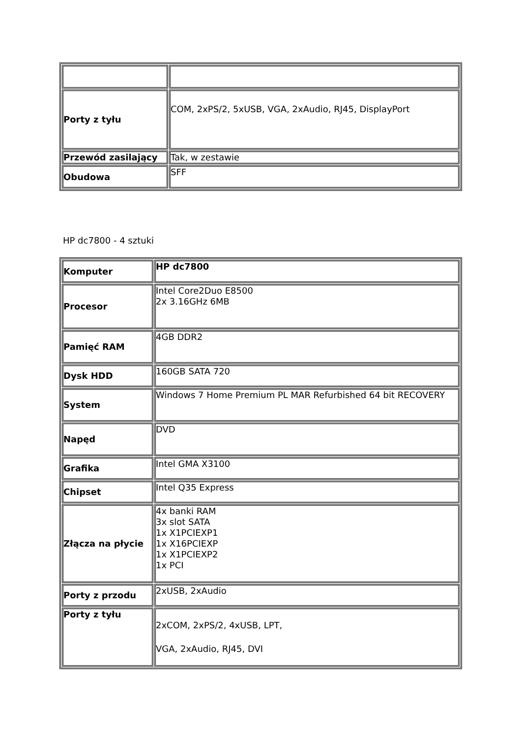| Porty z tyłu | COM, 2xPS/2, 5xUSB, VGA, 2xAudio, RJ45, DisplayPort |
| Przewód zasilający | Tak, w zestawie |
| Obudowa | SFF |
HP dc7800 - 4 sztuki
| Komputer | HP dc7800 |
| Procesor | Intel Core2Duo E8500 2x 3.16GHz 6MB |
| Pamięć RAM | 4GB DDR2 |
| Dysk HDD | 160GB SATA 720 |
| System | Windows 7 Home Premium PL MAR Refurbished 64 bit RECOVERY |
| Napęd | DVD |
| Grafika | Intel GMA X3100 |
| Chipset | Intel Q35 Express |
| Złącza na płycie | 4x banki RAM 3x slot SATA 1x X1PCIEXP1 1x X16PCIEXP 1x X1PCIEXP2 1x PCI |
| Porty z przodu | 2xUSB, 2xAudio |
| Porty z tyłu | 2xCOM, 2xPS/2, 4xUSB, LPT, VGA, 2xAudio, RJ45, DVI |